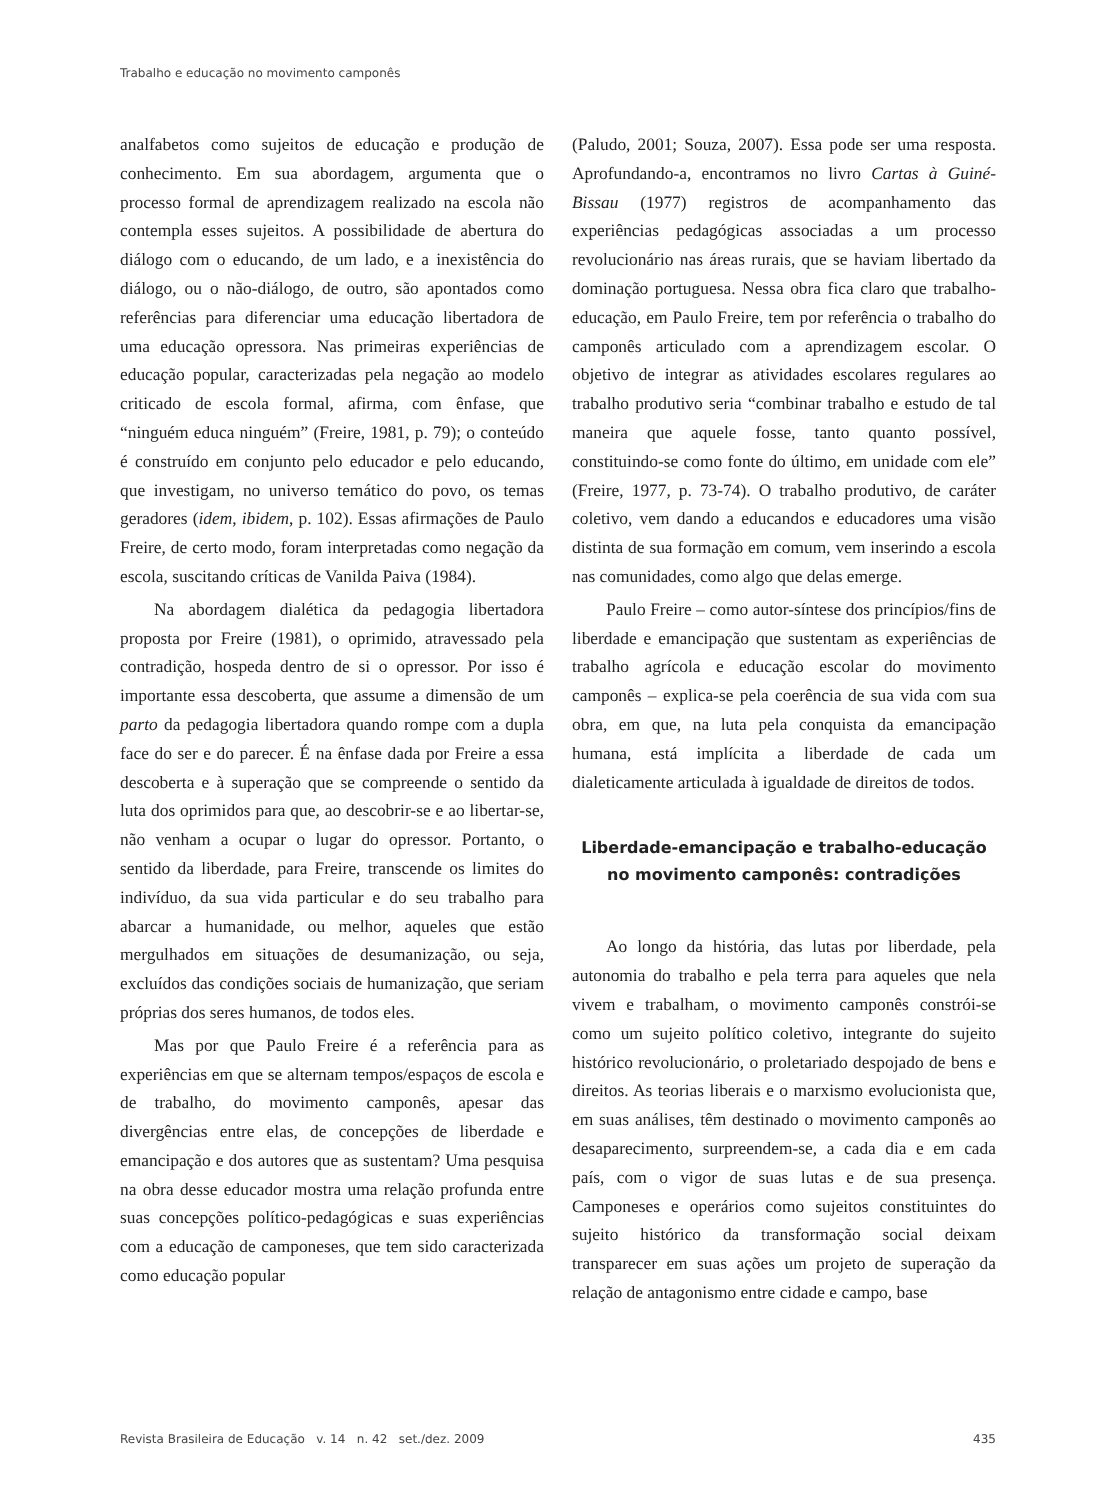Trabalho e educação no movimento camponês
analfabetos como sujeitos de educação e produção de conhecimento. Em sua abordagem, argumenta que o processo formal de aprendizagem realizado na escola não contempla esses sujeitos. A possibilidade de abertura do diálogo com o educando, de um lado, e a inexistência do diálogo, ou o não-diálogo, de outro, são apontados como referências para diferenciar uma educação libertadora de uma educação opressora. Nas primeiras experiências de educação popular, caracterizadas pela negação ao modelo criticado de escola formal, afirma, com ênfase, que “ninguém educa ninguém” (Freire, 1981, p. 79); o conteúdo é construído em conjunto pelo educador e pelo educando, que investigam, no universo temático do povo, os temas geradores (idem, ibidem, p. 102). Essas afirmações de Paulo Freire, de certo modo, foram interpretadas como negação da escola, suscitando críticas de Vanilda Paiva (1984).
Na abordagem dialética da pedagogia libertadora proposta por Freire (1981), o oprimido, atravessado pela contradição, hospeda dentro de si o opressor. Por isso é importante essa descoberta, que assume a dimensão de um parto da pedagogia libertadora quando rompe com a dupla face do ser e do parecer. É na ênfase dada por Freire a essa descoberta e à superação que se compreende o sentido da luta dos oprimidos para que, ao descobrir-se e ao libertar-se, não venham a ocupar o lugar do opressor. Portanto, o sentido da liberdade, para Freire, transcende os limites do indivíduo, da sua vida particular e do seu trabalho para abarcar a humanidade, ou melhor, aqueles que estão mergulhados em situações de desumanização, ou seja, excluídos das condições sociais de humanização, que seriam próprias dos seres humanos, de todos eles.
Mas por que Paulo Freire é a referência para as experiências em que se alternam tempos/espaços de escola e de trabalho, do movimento camponês, apesar das divergências entre elas, de concepções de liberdade e emancipação e dos autores que as sustentam? Uma pesquisa na obra desse educador mostra uma relação profunda entre suas concepções político-pedagógicas e suas experiências com a educação de camponeses, que tem sido caracterizada como educação popular
(Paludo, 2001; Souza, 2007). Essa pode ser uma resposta. Aprofundando-a, encontramos no livro Cartas à Guiné-Bissau (1977) registros de acompanhamento das experiências pedagógicas associadas a um processo revolucionário nas áreas rurais, que se haviam libertado da dominação portuguesa. Nessa obra fica claro que trabalho-educação, em Paulo Freire, tem por referência o trabalho do camponês articulado com a aprendizagem escolar. O objetivo de integrar as atividades escolares regulares ao trabalho produtivo seria “combinar trabalho e estudo de tal maneira que aquele fosse, tanto quanto possível, constituindo-se como fonte do último, em unidade com ele” (Freire, 1977, p. 73-74). O trabalho produtivo, de caráter coletivo, vem dando a educandos e educadores uma visão distinta de sua formação em comum, vem inserindo a escola nas comunidades, como algo que delas emerge.
Paulo Freire – como autor-síntese dos princípios/fins de liberdade e emancipação que sustentam as experiências de trabalho agrícola e educação escolar do movimento camponês – explica-se pela coerência de sua vida com sua obra, em que, na luta pela conquista da emancipação humana, está implícita a liberdade de cada um dialeticamente articulada à igualdade de direitos de todos.
Liberdade-emancipação e trabalho-educação
no movimento camponês: contradições
Ao longo da história, das lutas por liberdade, pela autonomia do trabalho e pela terra para aqueles que nela vivem e trabalham, o movimento camponês constrói-se como um sujeito político coletivo, integrante do sujeito histórico revolucionário, o proletariado despojado de bens e direitos. As teorias liberais e o marxismo evolucionista que, em suas análises, têm destinado o movimento camponês ao desaparecimento, surpreendem-se, a cada dia e em cada país, com o vigor de suas lutas e de sua presença. Camponeses e operários como sujeitos constituintes do sujeito histórico da transformação social deixam transparecer em suas ações um projeto de superação da relação de antagonismo entre cidade e campo, base
Revista Brasileira de Educação v. 14 n. 42 set./dez. 2009 435